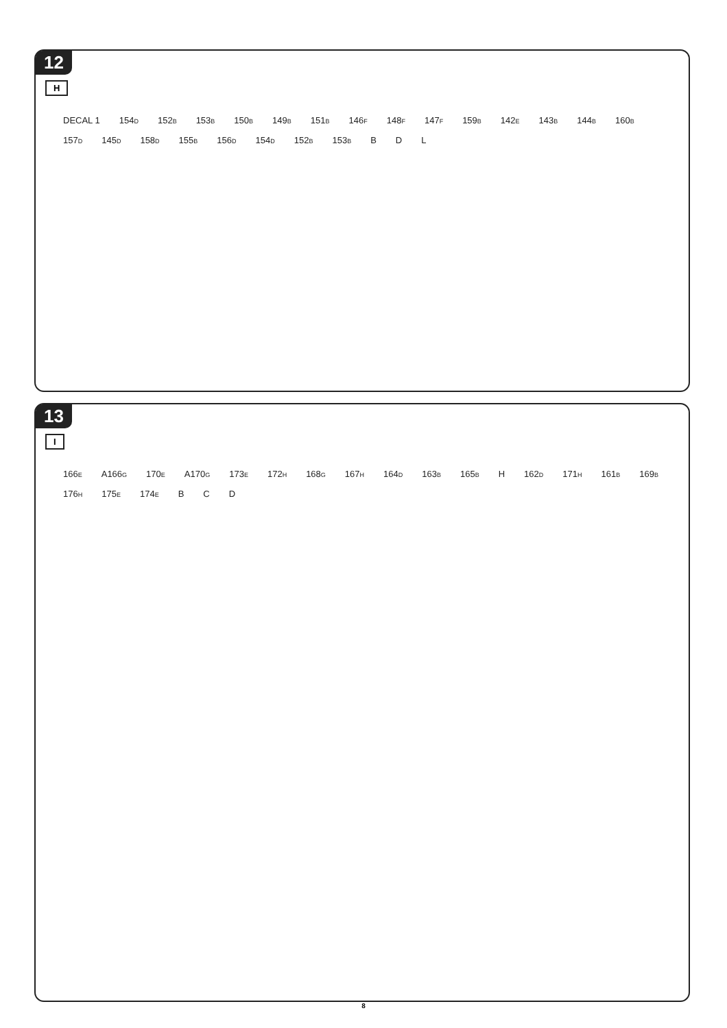12
H
DECAL 1 154D 152B 153B 150B 149B 151B 146F 148F 147F 159B 142E 143B 144B 160B 157D 145D 158D 155B 156D 154D 152B 153B B D L
13
I
166E A166G 170E A170G 173E 172H 168G 167H 164D 163B 165B H 162D 171H 161B 169B 176H 175E 174E B C D
8